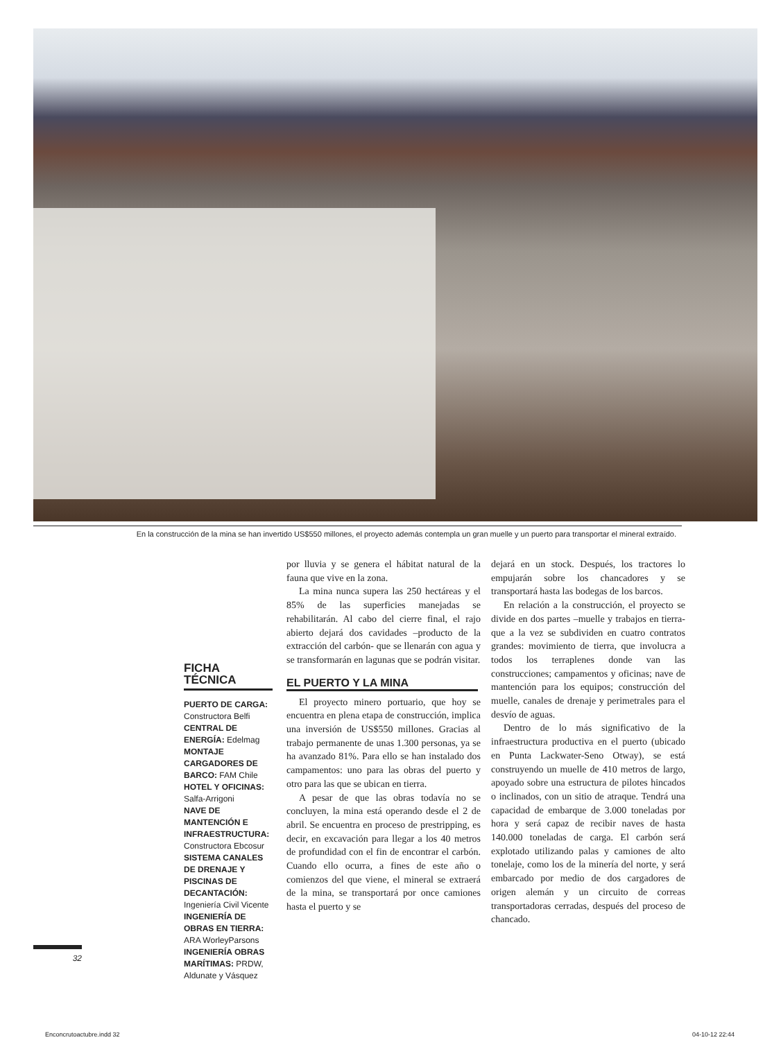En la construcción de la mina se han invertido US$550 millones, el proyecto además contempla un gran muelle y un puerto para transportar el mineral extraído.
FICHA TÉCNICA
PUERTO DE CARGA: Constructora Belfi
CENTRAL DE ENERGÍA: Edelmag
MONTAJE CARGADORES DE BARCO: FAM Chile
HOTEL Y OFICINAS: Salfa-Arrigoni
NAVE DE MANTENCIÓN E INFRAESTRUCTURA: Constructora Ebcosur
SISTEMA CANALES DE DRENAJE Y PISCINAS DE DECANTACIÓN: Ingeniería Civil Vicente
INGENIERÍA DE OBRAS EN TIERRA: ARA WorleyParsons
INGENIERÍA OBRAS MARÍTIMAS: PRDW, Aldunate y Vásquez
por lluvia y se genera el hábitat natural de la fauna que vive en la zona.
La mina nunca supera las 250 hectáreas y el 85% de las superficies manejadas se rehabilitarán. Al cabo del cierre final, el rajo abierto dejará dos cavidades –producto de la extracción del carbón- que se llenarán con agua y se transformarán en lagunas que se podrán visitar.
EL PUERTO Y LA MINA
El proyecto minero portuario, que hoy se encuentra en plena etapa de construcción, implica una inversión de US$550 millones. Gracias al trabajo permanente de unas 1.300 personas, ya se ha avanzado 81%. Para ello se han instalado dos campamentos: uno para las obras del puerto y otro para las que se ubican en tierra.
A pesar de que las obras todavía no se concluyen, la mina está operando desde el 2 de abril. Se encuentra en proceso de prestripping, es decir, en excavación para llegar a los 40 metros de profundidad con el fin de encontrar el carbón. Cuando ello ocurra, a fines de este año o comienzos del que viene, el mineral se extraerá de la mina, se transportará por once camiones hasta el puerto y se
dejará en un stock. Después, los tractores lo empujarán sobre los chancadores y se transportará hasta las bodegas de los barcos.
En relación a la construcción, el proyecto se divide en dos partes –muelle y trabajos en tierra- que a la vez se subdividen en cuatro contratos grandes: movimiento de tierra, que involucra a todos los terraplenes donde van las construcciones; campamentos y oficinas; nave de mantención para los equipos; construcción del muelle, canales de drenaje y perimetrales para el desvío de aguas.
Dentro de lo más significativo de la infraestructura productiva en el puerto (ubicado en Punta Lackwater-Seno Otway), se está construyendo un muelle de 410 metros de largo, apoyado sobre una estructura de pilotes hincados o inclinados, con un sitio de atraque. Tendrá una capacidad de embarque de 3.000 toneladas por hora y será capaz de recibir naves de hasta 140.000 toneladas de carga. El carbón será explotado utilizando palas y camiones de alto tonelaje, como los de la minería del norte, y será embarcado por medio de dos cargadores de origen alemán y un circuito de correas transportadoras cerradas, después del proceso de chancado.
32
Enconcrutoactubre.indd 32 04-10-12 22:44